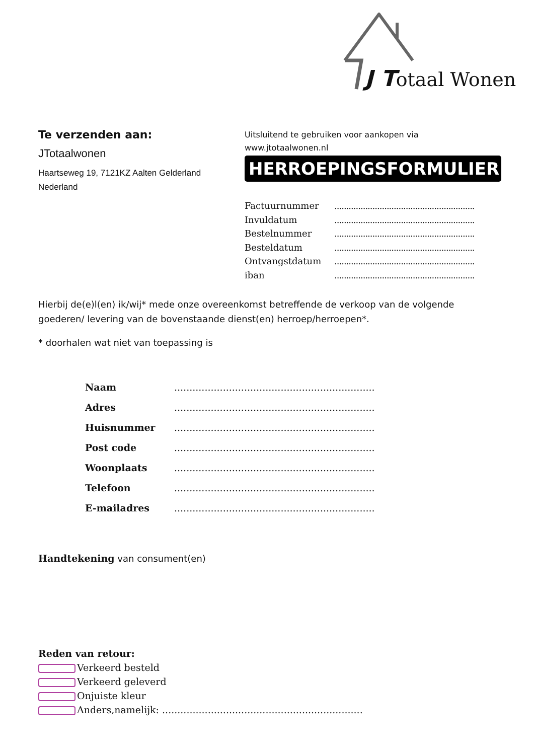J Totaal Wonen
Te verzenden aan:
JTotaalwonen
Haartseweg 19, 7121KZ Aalten Gelderland Nederland
Uitsluitend te gebruiken voor aankopen via
www.jtotaalwonen.nl
HERROEPINGSFORMULIER
Factuurnummer...........................................................
Invuldatum...........................................................
Bestelnummer...........................................................
Besteldatum...........................................................
Ontvangstdatum...........................................................
iban...........................................................
Hierbij de(e)l(en) ik/wij* mede onze overeenkomst betreffende de verkoop van de volgende goederen/ levering van de bovenstaande dienst(en) herroep/herroepen*.
* doorhalen wat niet van toepassing is
Naam..................................................................
Adres..................................................................
Huisnummer..................................................................
Post code..................................................................
Woonplaats..................................................................
Telefoon..................................................................
E-mailadres..................................................................
Handtekening van consument(en)
Reden van retour:
Verkeerd besteld
Verkeerd geleverd
Onjuiste kleur
Anders,namelijk: ..................................................................